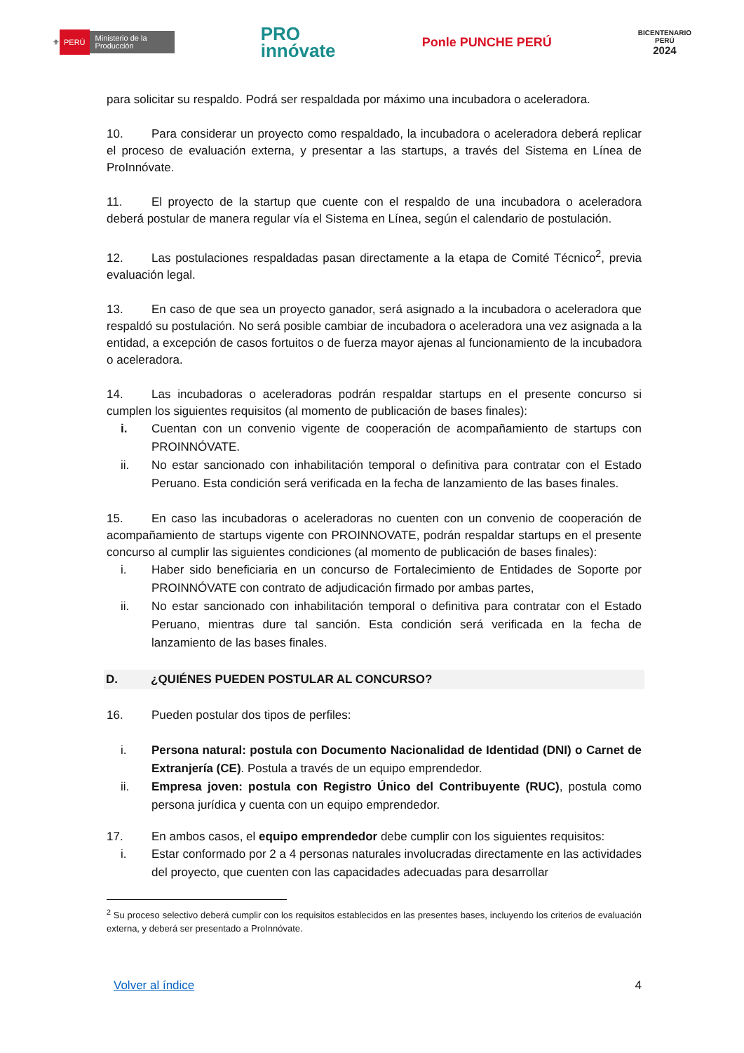⚜ PERÚ Ministerio de la Producción
PRO
innóvate
Ponle PUNCHE PERÚ
BICENTENARIO
PERÚ
2024
para solicitar su respaldo. Podrá ser respaldada por máximo una incubadora o aceleradora.
10. Para considerar un proyecto como respaldado, la incubadora o aceleradora deberá replicar el proceso de evaluación externa, y presentar a las startups, a través del Sistema en Línea de ProInnóvate.
11. El proyecto de la startup que cuente con el respaldo de una incubadora o aceleradora deberá postular de manera regular vía el Sistema en Línea, según el calendario de postulación.
12. Las postulaciones respaldadas pasan directamente a la etapa de Comité Técnico<sup>2</sup>, previa evaluación legal.
13. En caso de que sea un proyecto ganador, será asignado a la incubadora o aceleradora que respaldó su postulación. No será posible cambiar de incubadora o aceleradora una vez asignada a la entidad, a excepción de casos fortuitos o de fuerza mayor ajenas al funcionamiento de la incubadora o aceleradora.
14. Las incubadoras o aceleradoras podrán respaldar startups en el presente concurso si cumplen los siguientes requisitos (al momento de publicación de bases finales):
i. Cuentan con un convenio vigente de cooperación de acompañamiento de startups con PROINNÓVATE.
ii. No estar sancionado con inhabilitación temporal o definitiva para contratar con el Estado Peruano. Esta condición será verificada en la fecha de lanzamiento de las bases finales.
15. En caso las incubadoras o aceleradoras no cuenten con un convenio de cooperación de acompañamiento de startups vigente con PROINNOVATE, podrán respaldar startups en el presente concurso al cumplir las siguientes condiciones (al momento de publicación de bases finales):
i. Haber sido beneficiaria en un concurso de Fortalecimiento de Entidades de Soporte por PROINNÓVATE con contrato de adjudicación firmado por ambas partes,
ii. No estar sancionado con inhabilitación temporal o definitiva para contratar con el Estado Peruano, mientras dure tal sanción. Esta condición será verificada en la fecha de lanzamiento de las bases finales.
D. ¿QUIÉNES PUEDEN POSTULAR AL CONCURSO?
16. Pueden postular dos tipos de perfiles:
i. Persona natural: postula con Documento Nacionalidad de Identidad (DNI) o Carnet de Extranjería (CE). Postula a través de un equipo emprendedor.
ii. Empresa joven: postula con Registro Único del Contribuyente (RUC), postula como persona jurídica y cuenta con un equipo emprendedor.
17. En ambos casos, el equipo emprendedor debe cumplir con los siguientes requisitos:
i. Estar conformado por 2 a 4 personas naturales involucradas directamente en las actividades del proyecto, que cuenten con las capacidades adecuadas para desarrollar
<sup>2</sup> Su proceso selectivo deberá cumplir con los requisitos establecidos en las presentes bases, incluyendo los criterios de evaluación externa, y deberá ser presentado a ProInnóvate.
Volver al índice 4